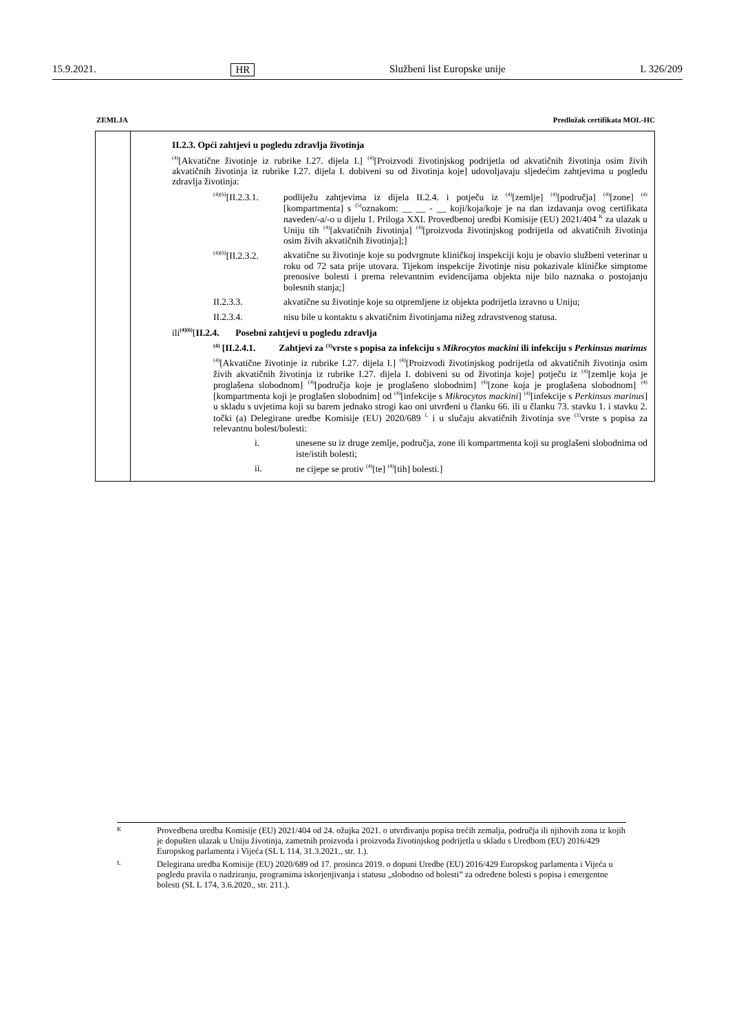15.9.2021. HR Službeni list Europske unije L 326/209
ZEMLJA Predložak certifikata MOL-HC
| | II.2.3. Opći zahtjevi u pogledu zdravlja životinja <sup>(4)</sup> [Akvatične životinje iz rubrike I.27. dijela I.] <sup>(4)</sup>[Proizvodi životinjskog podrijetla od akvatičnih životinja osim živih akvatičnih životinja iz rubrike I.27. dijela I. dobiveni su od životinja koje] udovoljavaju sljedećim zahtjevima u pogledu zdravlja životinja: <sup>(4)(6)</sup>[II.2.3.1. podliježu zahtjevima iz dijela II.2.4. i potječu iz <sup>(4)</sup>[zemlje] <sup>(4)</sup>[područja] <sup>(4)</sup>[zone] <sup>(4)</sup>[kompartmenta] s <sup>(5)</sup>oznakom: __ __ - __ koji/koja/koje je na dan izdavanja ovog certifikata naveden/-a/-o u dijelu 1. Priloga XXI. Provedbenoj uredbi Komisije (EU) 2021/404 <sup>K</sup> za ulazak u Uniju tih <sup>(4)</sup>[akvatičnih životinja] <sup>(4)</sup>[proizvoda životinjskog podrijetla od akvatičnih životinja osim živih akvatičnih životinja];] <sup>(4)(6)</sup>[II.2.3.2. akvatične su životinje koje su podvrgnute kliničkoj inspekciji koju je obavio službeni veterinar u roku od 72 sata prije utovara. Tijekom inspekcije životinje nisu pokazivale kliničke simptome prenosive bolesti i prema relevantnim evidencijama objekta nije bilo naznaka o postojanju bolesnih stanja;] II.2.3.3. akvatične su životinje koje su otpremljene iz objekta podrijetla izravno u Uniju; II.2.3.4. nisu bile u kontaktu s akvatičnim životinjama nižeg zdravstvenog statusa. ili<sup>(4)(6)</sup>[ II.2.4. Posebni zahtjevi u pogledu zdravlja <sup>(4)</sup> [II.2.4.1. Zahtjevi za <sup>(3)</sup>vrste s popisa za infekciju s Mikrocytos mackini ili infekciju s Perkinsus marinus <sup>(4)</sup> [Akvatične životinje iz rubrike I.27. dijela I.] <sup>(4)</sup>[Proizvodi životinjskog podrijetla od akvatičnih životinja osim živih akvatičnih životinja iz rubrike I.27. dijela I. dobiveni su od životinja koje] potječu iz <sup>(4)</sup>[zemlje koja je proglašena slobodnom] <sup>(4)</sup>[područja koje je proglašeno slobodnim] <sup>(4)</sup>[zone koja je proglašena slobodnom] <sup>(4)</sup>[kompartmenta koji je proglašen slobodnim] od <sup>(4)</sup>[infekcije s Mikrocytos mackini ] <sup>(4)</sup>[infekcije s Perkinsus marinus ] u skladu s uvjetima koji su barem jednako strogi kao oni utvrđeni u članku 66. ili u članku 73. stavku 1. i stavku 2. točki (a) Delegirane uredbe Komisije (EU) 2020/689 <sup>L</sup> i u slučaju akvatičnih životinja sve <sup>(3)</sup>vrste s popisa za relevantnu bolest/bolesti: i. unesene su iz druge zemlje, područja, zone ili kompartmenta koji su proglašeni slobodnima od iste/istih bolesti; ii. ne cijepe se protiv <sup>(4)</sup>[te] <sup>(4)</sup>[tih] bolesti.] |
K Provedbena uredba Komisije (EU) 2021/404 od 24. ožujka 2021. o utvrđivanju popisa trećih zemalja, područja ili njihovih zona iz kojih je dopušten ulazak u Uniju životinja, zametnih proizvoda i proizvoda životinjskog podrijetla u skladu s Uredbom (EU) 2016/429 Europskog parlamenta i Vijeća (SL L 114, 31.3.2021., str. 1.).
L Delegirana uredba Komisije (EU) 2020/689 od 17. prosinca 2019. o dopuni Uredbe (EU) 2016/429 Europskog parlamenta i Vijeća u pogledu pravila o nadziranju, programima iskorjenjivanja i statusu „slobodno od bolesti” za određene bolesti s popisa i emergentne bolesti (SL L 174, 3.6.2020., str. 211.).